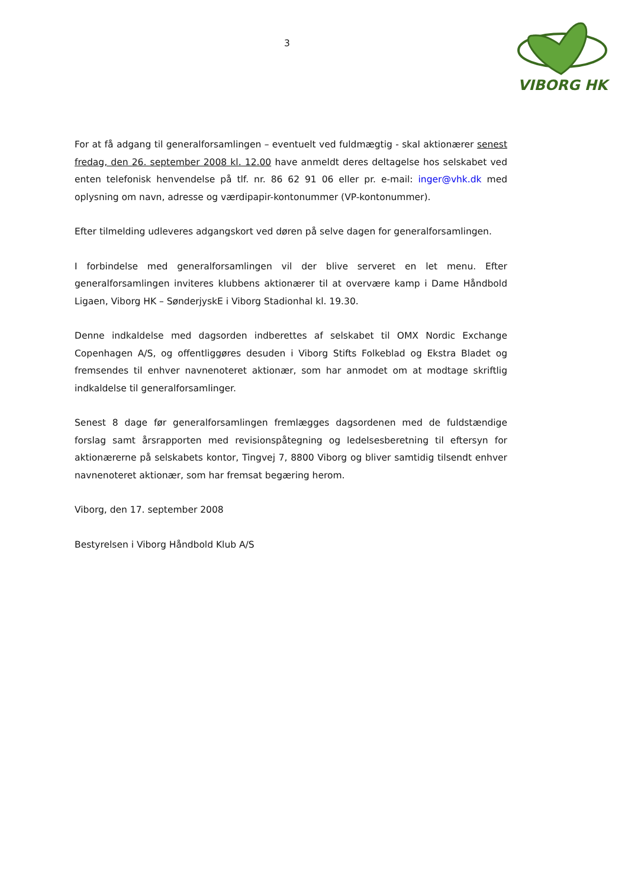3
VIBORG HK
For at få adgang til generalforsamlingen – eventuelt ved fuldmægtig - skal aktionærer senest fredag, den 26. september 2008 kl. 12.00 have anmeldt deres deltagelse hos selskabet ved enten telefonisk henvendelse på tlf. nr. 86 62 91 06 eller pr. e-mail: inger@vhk.dk med oplysning om navn, adresse og værdipapir-kontonummer (VP-kontonummer).
Efter tilmelding udleveres adgangskort ved døren på selve dagen for generalforsamlingen.
I forbindelse med generalforsamlingen vil der blive serveret en let menu. Efter generalforsamlingen inviteres klubbens aktionærer til at overvære kamp i Dame Håndbold Ligaen, Viborg HK – SønderjyskE i Viborg Stadionhal kl. 19.30.
Denne indkaldelse med dagsorden indberettes af selskabet til OMX Nordic Exchange Copenhagen A/S, og offentliggøres desuden i Viborg Stifts Folkeblad og Ekstra Bladet og fremsendes til enhver navnenoteret aktionær, som har anmodet om at modtage skriftlig indkaldelse til generalforsamlinger.
Senest 8 dage før generalforsamlingen fremlægges dagsordenen med de fuldstændige forslag samt årsrapporten med revisionspåtegning og ledelsesberetning til eftersyn for aktionærerne på selskabets kontor, Tingvej 7, 8800 Viborg og bliver samtidig tilsendt enhver navnenoteret aktionær, som har fremsat begæring herom.
Viborg, den 17. september 2008
Bestyrelsen i Viborg Håndbold Klub A/S